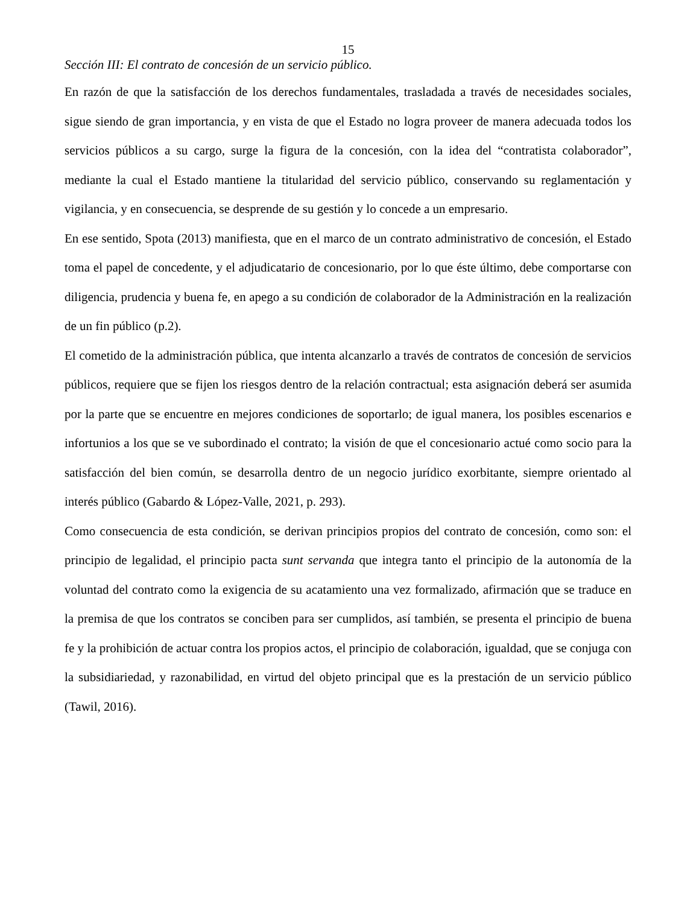15
Sección III: El contrato de concesión de un servicio público.
En razón de que la satisfacción de los derechos fundamentales, trasladada a través de necesidades sociales, sigue siendo de gran importancia, y en vista de que el Estado no logra proveer de manera adecuada todos los servicios públicos a su cargo, surge la figura de la concesión, con la idea del “contratista colaborador”, mediante la cual el Estado mantiene la titularidad del servicio público, conservando su reglamentación y vigilancia, y en consecuencia, se desprende de su gestión y lo concede a un empresario.
En ese sentido, Spota (2013) manifiesta, que en el marco de un contrato administrativo de concesión, el Estado toma el papel de concedente, y el adjudicatario de concesionario, por lo que éste último, debe comportarse con diligencia, prudencia y buena fe, en apego a su condición de colaborador de la Administración en la realización de un fin público (p.2).
El cometido de la administración pública, que intenta alcanzarlo a través de contratos de concesión de servicios públicos, requiere que se fijen los riesgos dentro de la relación contractual; esta asignación deberá ser asumida por la parte que se encuentre en mejores condiciones de soportarlo; de igual manera, los posibles escenarios e infortunios a los que se ve subordinado el contrato; la visión de que el concesionario actué como socio para la satisfacción del bien común, se desarrolla dentro de un negocio jurídico exorbitante, siempre orientado al interés público (Gabardo & López-Valle, 2021, p. 293).
Como consecuencia de esta condición, se derivan principios propios del contrato de concesión, como son: el principio de legalidad, el principio pacta sunt servanda que integra tanto el principio de la autonomía de la voluntad del contrato como la exigencia de su acatamiento una vez formalizado, afirmación que se traduce en la premisa de que los contratos se conciben para ser cumplidos, así también, se presenta el principio de buena fe y la prohibición de actuar contra los propios actos, el principio de colaboración, igualdad, que se conjuga con la subsidiariedad, y razonabilidad, en virtud del objeto principal que es la prestación de un servicio público (Tawil, 2016).